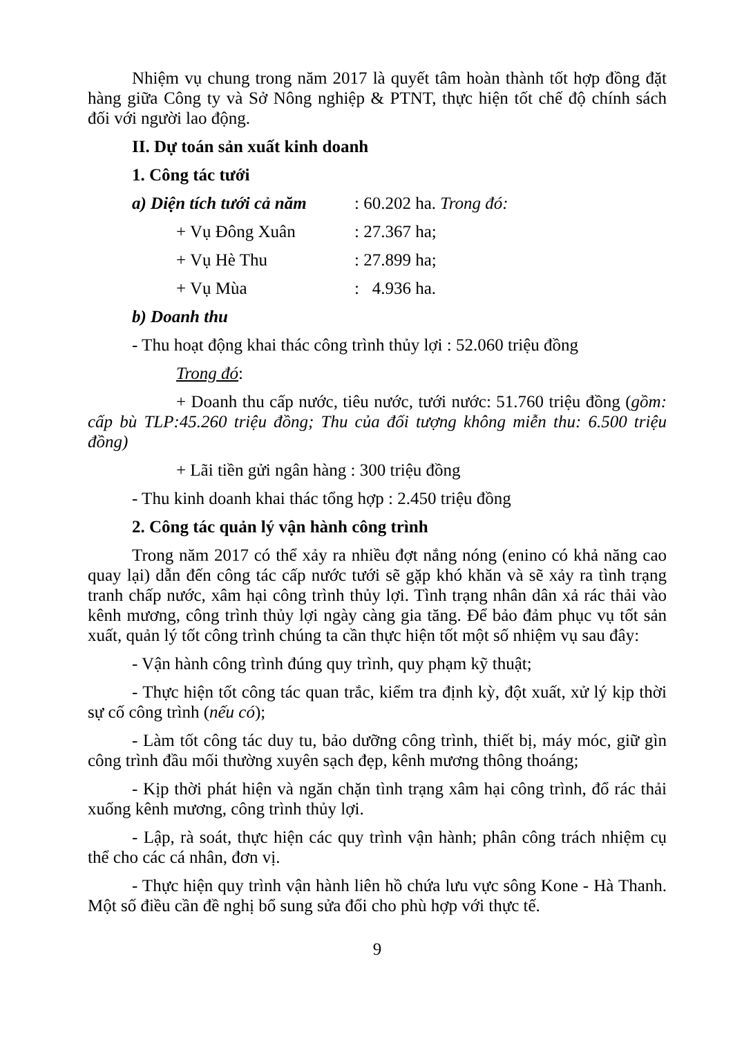Nhiệm vụ chung trong năm 2017 là quyết tâm hoàn thành tốt hợp đồng đặt hàng giữa Công ty và Sở Nông nghiệp & PTNT, thực hiện tốt chế độ chính sách đối với người lao động.
II. Dự toán sản xuất kinh doanh
1. Công tác tưới
a) Diện tích tưới cả năm
: 60.202 ha. Trong đó:
+ Vụ Đông Xuân : 27.367 ha;
+ Vụ Hè Thu : 27.899 ha;
+ Vụ Mùa : 4.936 ha.
b) Doanh thu
- Thu hoạt động khai thác công trình thủy lợi : 52.060 triệu đồng
Trong đó:
+ Doanh thu cấp nước, tiêu nước, tưới nước: 51.760 triệu đồng (gồm: cấp bù TLP:45.260 triệu đồng; Thu của đối tượng không miễn thu: 6.500 triệu đồng)
+ Lãi tiền gửi ngân hàng : 300 triệu đồng
- Thu kinh doanh khai thác tổng hợp : 2.450 triệu đồng
2. Công tác quản lý vận hành công trình
Trong năm 2017 có thể xảy ra nhiều đợt nắng nóng (enino có khả năng cao quay lại) dẫn đến công tác cấp nước tưới sẽ gặp khó khăn và sẽ xảy ra tình trạng tranh chấp nước, xâm hại công trình thủy lợi. Tình trạng nhân dân xả rác thải vào kênh mương, công trình thủy lợi ngày càng gia tăng. Để bảo đảm phục vụ tốt sản xuất, quản lý tốt công trình chúng ta cần thực hiện tốt một số nhiệm vụ sau đây:
- Vận hành công trình đúng quy trình, quy phạm kỹ thuật;
- Thực hiện tốt công tác quan trắc, kiểm tra định kỳ, đột xuất, xử lý kịp thời sự cố công trình (nếu có);
- Làm tốt công tác duy tu, bảo dưỡng công trình, thiết bị, máy móc, giữ gìn công trình đầu mối thường xuyên sạch đẹp, kênh mương thông thoáng;
- Kịp thời phát hiện và ngăn chặn tình trạng xâm hại công trình, đổ rác thải xuống kênh mương, công trình thủy lợi.
- Lập, rà soát, thực hiện các quy trình vận hành; phân công trách nhiệm cụ thể cho các cá nhân, đơn vị.
- Thực hiện quy trình vận hành liên hồ chứa lưu vực sông Kone - Hà Thanh. Một số điều cần đề nghị bổ sung sửa đổi cho phù hợp với thực tế.
9